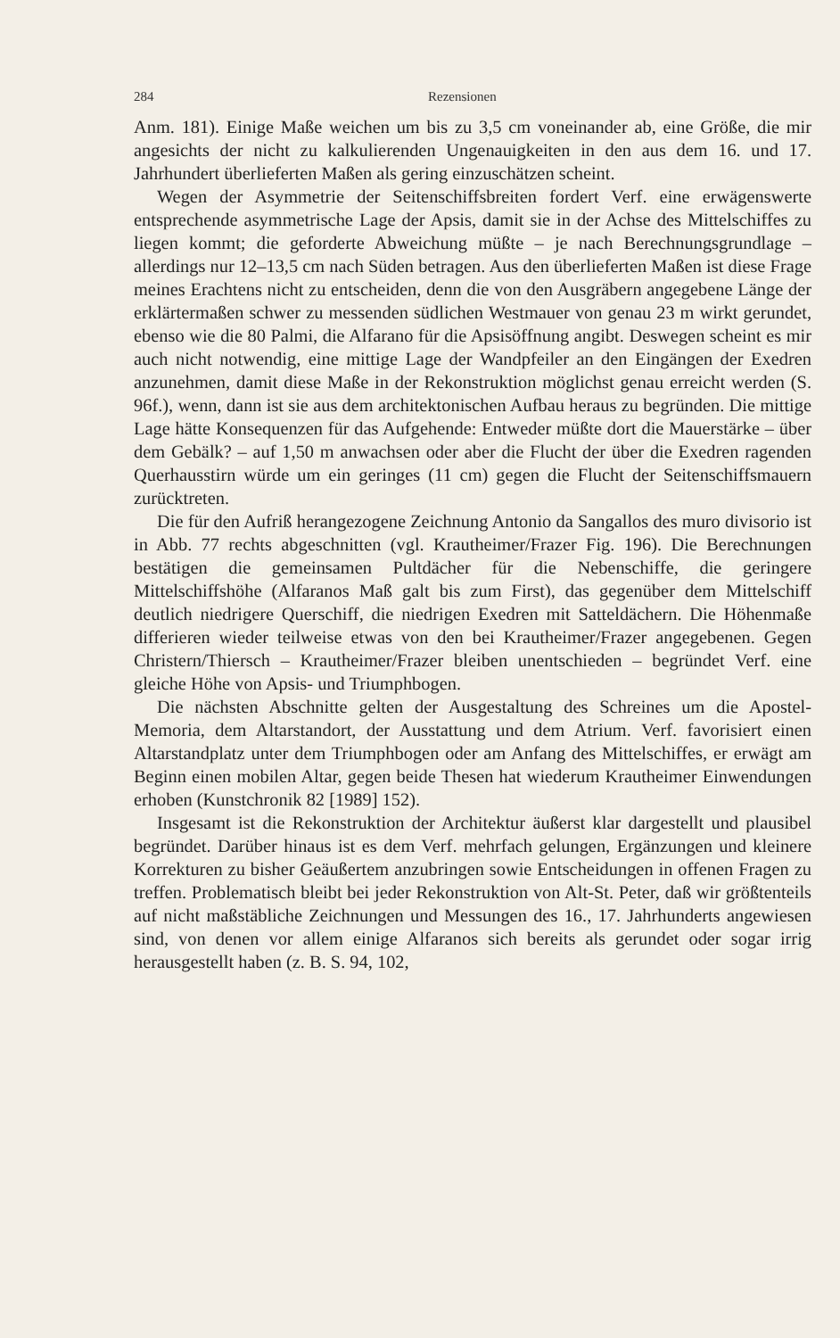284 Rezensionen
Anm. 181). Einige Maße weichen um bis zu 3,5 cm voneinander ab, eine Größe, die mir angesichts der nicht zu kalkulierenden Ungenauigkeiten in den aus dem 16. und 17. Jahrhundert überlieferten Maßen als gering einzuschätzen scheint.
Wegen der Asymmetrie der Seitenschiffsbreiten fordert Verf. eine erwägenswerte entsprechende asymmetrische Lage der Apsis, damit sie in der Achse des Mittelschiffes zu liegen kommt; die geforderte Abweichung müßte – je nach Berechnungsgrundlage – allerdings nur 12–13,5 cm nach Süden betragen. Aus den überlieferten Maßen ist diese Frage meines Erachtens nicht zu entscheiden, denn die von den Ausgräbern angegebene Länge der erklärtermaßen schwer zu messenden südlichen Westmauer von genau 23 m wirkt gerundet, ebenso wie die 80 Palmi, die Alfarano für die Apsisöffnung angibt. Deswegen scheint es mir auch nicht notwendig, eine mittige Lage der Wandpfeiler an den Eingängen der Exedren anzunehmen, damit diese Maße in der Rekonstruktion möglichst genau erreicht werden (S. 96f.), wenn, dann ist sie aus dem architektonischen Aufbau heraus zu begründen. Die mittige Lage hätte Konsequenzen für das Aufgehende: Entweder müßte dort die Mauerstärke – über dem Gebälk? – auf 1,50 m anwachsen oder aber die Flucht der über die Exedren ragenden Querhausstirn würde um ein geringes (11 cm) gegen die Flucht der Seitenschiffsmauern zurücktreten.
Die für den Aufriß herangezogene Zeichnung Antonio da Sangallos des muro divisorio ist in Abb. 77 rechts abgeschnitten (vgl. Krautheimer/Frazer Fig. 196). Die Berechnungen bestätigen die gemeinsamen Pultdächer für die Nebenschiffe, die geringere Mittelschiffshöhe (Alfaranos Maß galt bis zum First), das gegenüber dem Mittelschiff deutlich niedrigere Querschiff, die niedrigen Exedren mit Satteldächern. Die Höhenmaße differieren wieder teilweise etwas von den bei Krautheimer/Frazer angegebenen. Gegen Christern/Thiersch – Krautheimer/Frazer bleiben unentschieden – begründet Verf. eine gleiche Höhe von Apsis- und Triumphbogen.
Die nächsten Abschnitte gelten der Ausgestaltung des Schreines um die Apostel-Memoria, dem Altarstandort, der Ausstattung und dem Atrium. Verf. favorisiert einen Altarstandplatz unter dem Triumphbogen oder am Anfang des Mittelschiffes, er erwägt am Beginn einen mobilen Altar, gegen beide Thesen hat wiederum Krautheimer Einwendungen erhoben (Kunstchronik 82 [1989] 152).
Insgesamt ist die Rekonstruktion der Architektur äußerst klar dargestellt und plausibel begründet. Darüber hinaus ist es dem Verf. mehrfach gelungen, Ergänzungen und kleinere Korrekturen zu bisher Geäußertem anzubringen sowie Entscheidungen in offenen Fragen zu treffen. Problematisch bleibt bei jeder Rekonstruktion von Alt-St. Peter, daß wir größtenteils auf nicht maßstäbliche Zeichnungen und Messungen des 16., 17. Jahrhunderts angewiesen sind, von denen vor allem einige Alfaranos sich bereits als gerundet oder sogar irrig herausgestellt haben (z. B. S. 94, 102,